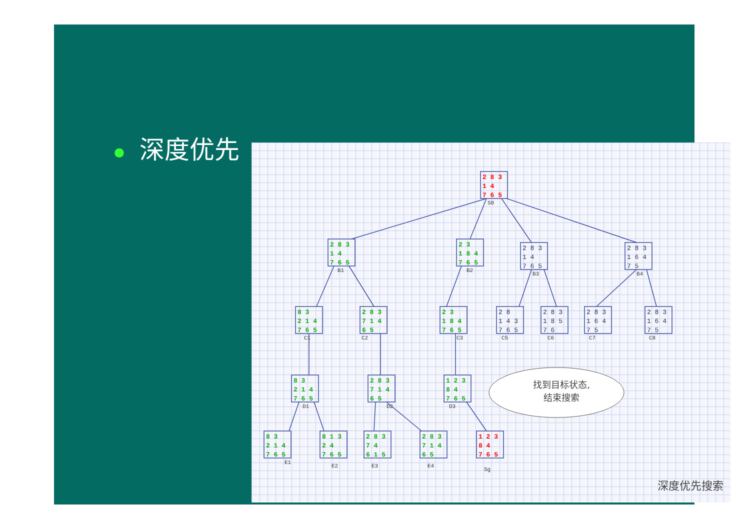● 深度优先
S0
B1
B2
B3
B4
C1
C2
C3
C5
C6
C7
C8
D1
D2
D3
E1
E2
E3
E4
Sg
2 8 3
1 4
7 6 5
1 2 3
8 4
7 6 5
2 8 3
1 4
7 6 5
2 3
1 8 4
7 6 5
8 3
2 1 4
7 6 5
2 8 3
7 1 4
6 5
2 3
1 8 4
7 6 5
8 3
2 1 4
7 6 5
2 8 3
7 1 4
6 5
1 2 3
8 4
7 6 5
8 3
2 1 4
7 6 5
8 1 3
2 4
7 6 5
2 8 3
7 4
6 1 5
2 8 3
7 1 4
6 5
2 8 3
1 4
7 6 5
2 8 3
1 6 4
7 5
2 8
1 4 3
7 6 5
2 8 3
1 8 5
7 6
2 8 3
1 6 4
7 5
2 8 3
1 6 4
7 5
找到目标状态,
结束搜索
深度优先搜索